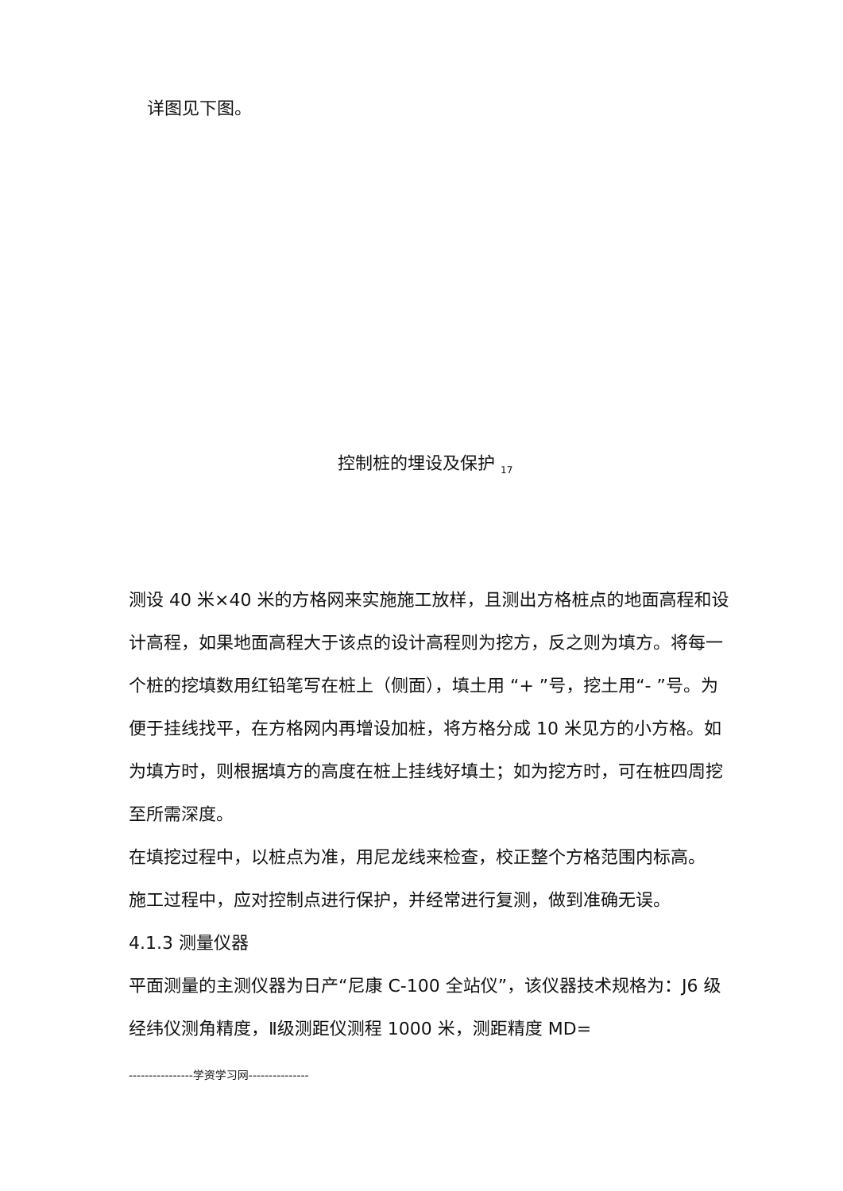详图见下图。
控制桩的埋设及保护 <sub>17</sub>
测设 40 米×40 米的方格网来实施施工放样，且测出方格桩点的地面高程和设计高程，如果地面高程大于该点的设计高程则为挖方，反之则为填方。将每一个桩的挖填数用红铅笔写在桩上（侧面），填土用 “+ ”号，挖土用“- ”号。为便于挂线找平，在方格网内再增设加桩，将方格分成 10 米见方的小方格。如为填方时，则根据填方的高度在桩上挂线好填土；如为挖方时，可在桩四周挖至所需深度。
在填挖过程中，以桩点为准，用尼龙线来检查，校正整个方格范围内标高。
施工过程中，应对控制点进行保护，并经常进行复测，做到准确无误。
4.1.3 测量仪器
平面测量的主测仪器为日产“尼康 C-100 全站仪”，该仪器技术规格为：J6 级经纬仪测角精度，Ⅱ级测距仪测程 1000 米，测距精度 MD=
----------------学资学习网---------------